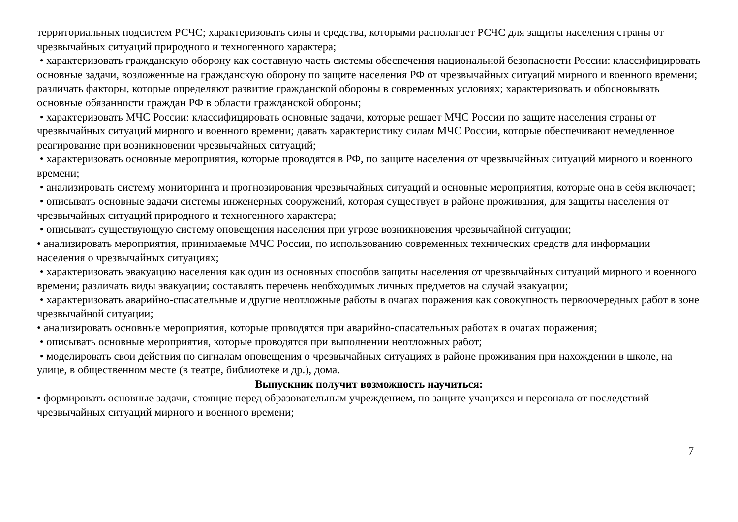территориальных подсистем РСЧС; характеризовать силы и средства, которыми располагает РСЧС для защиты населения страны от чрезвычайных ситуаций природного и техногенного характера;
• характеризовать гражданскую оборону как составную часть системы обеспечения национальной безопасности России: классифицировать основные задачи, возложенные на гражданскую оборону по защите населения РФ от чрезвычайных ситуаций мирного и военного времени; различать факторы, которые определяют развитие гражданской обороны в современных условиях; характеризовать и обосновывать основные обязанности граждан РФ в области гражданской обороны;
• характеризовать МЧС России: классифицировать основные задачи, которые решает МЧС России по защите населения страны от чрезвычайных ситуаций мирного и военного времени; давать характеристику силам МЧС России, которые обеспечивают немедленное реагирование при возникновении чрезвычайных ситуаций;
• характеризовать основные мероприятия, которые проводятся в РФ, по защите населения от чрезвычайных ситуаций мирного и военного времени;
• анализировать систему мониторинга и прогнозирования чрезвычайных ситуаций и основные мероприятия, которые она в себя включает;
• описывать основные задачи системы инженерных сооружений, которая существует в районе проживания, для защиты населения от чрезвычайных ситуаций природного и техногенного характера;
• описывать существующую систему оповещения населения при угрозе возникновения чрезвычайной ситуации;
• анализировать мероприятия, принимаемые МЧС России, по использованию современных технических средств для информации населения о чрезвычайных ситуациях;
• характеризовать эвакуацию населения как один из основных способов защиты населения от чрезвычайных ситуаций мирного и военного времени; различать виды эвакуации; составлять перечень необходимых личных предметов на случай эвакуации;
• характеризовать аварийно-спасательные и другие неотложные работы в очагах поражения как совокупность первоочередных работ в зоне чрезвычайной ситуации;
• анализировать основные мероприятия, которые проводятся при аварийно-спасательных работах в очагах поражения;
• описывать основные мероприятия, которые проводятся при выполнении неотложных работ;
• моделировать свои действия по сигналам оповещения о чрезвычайных ситуациях в районе проживания при нахождении в школе, на улице, в общественном месте (в театре, библиотеке и др.), дома.
Выпускник получит возможность научиться:
• формировать основные задачи, стоящие перед образовательным учреждением, по защите учащихся и персонала от последствий чрезвычайных ситуаций мирного и военного времени;
7